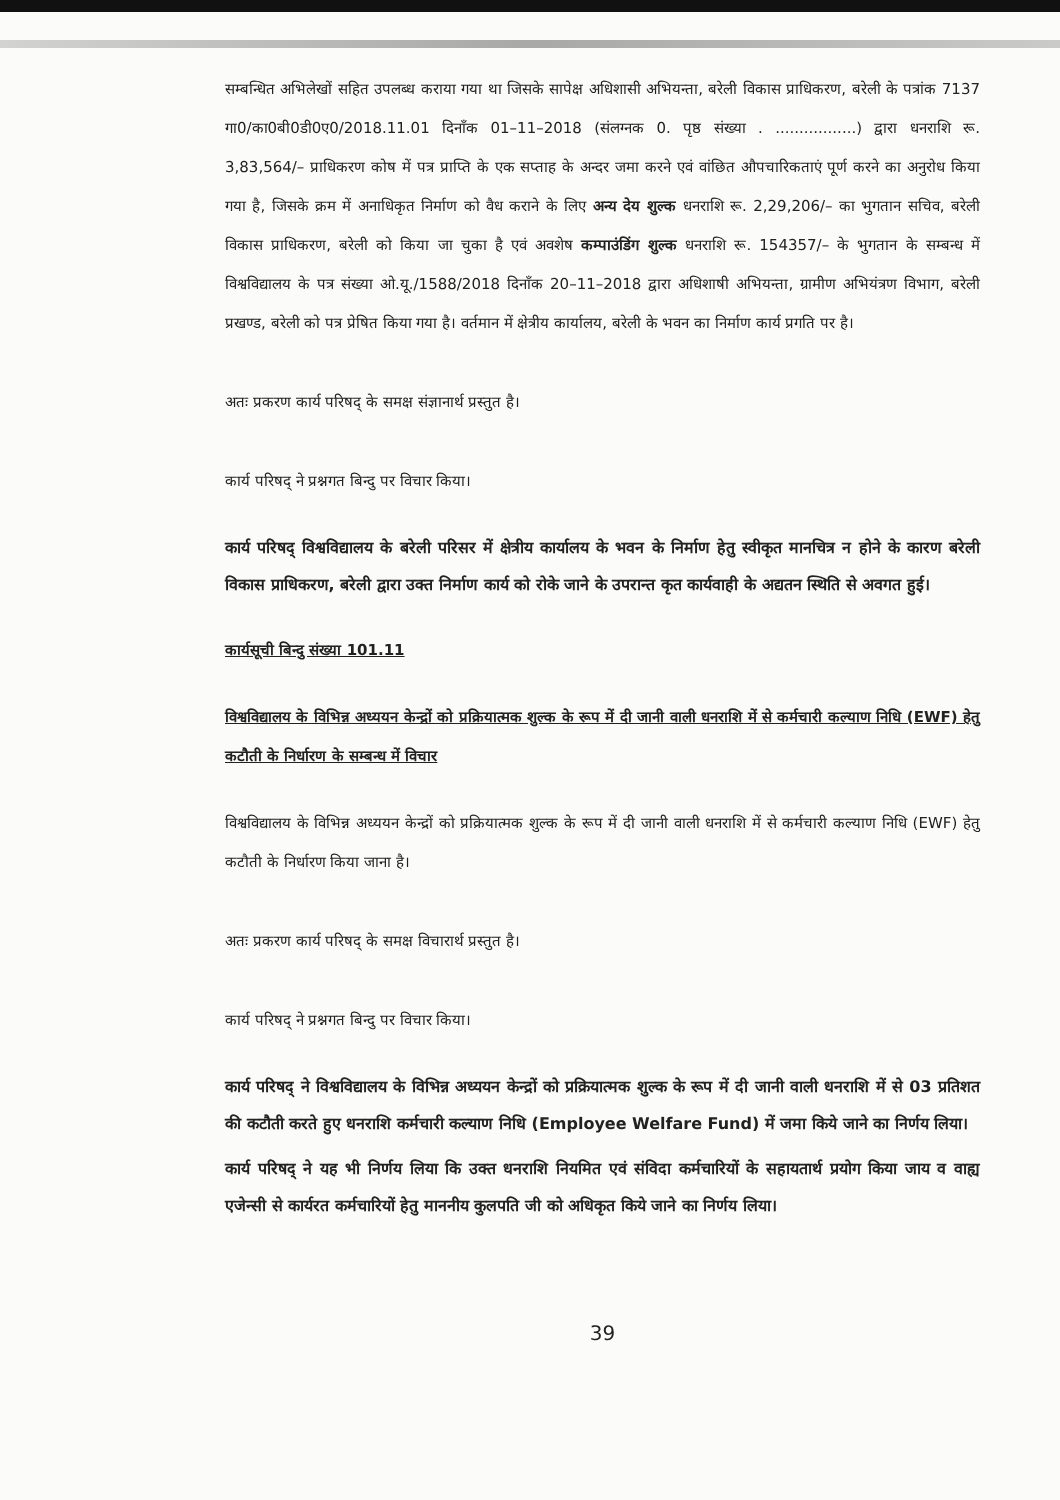सम्बन्धित अभिलेखों सहित उपलब्ध कराया गया था जिसके सापेक्ष अधिशासी अभियन्ता, बरेली विकास प्राधिकरण, बरेली के पत्रांक 7137 गा0/का0बी0डी0ए0/2018.11.01 दिनाँक 01–11–2018 (संलग्नक 0. पृष्ठ संख्या . .................) द्वारा धनराशि रू. 3,83,564/– प्राधिकरण कोष में पत्र प्राप्ति के एक सप्ताह के अन्दर जमा करने एवं वांछित औपचारिकताएं पूर्ण करने का अनुरोध किया गया है, जिसके क्रम में अनाधिकृत निर्माण को वैध कराने के लिए अन्य देय शुल्क धनराशि रू. 2,29,206/– का भुगतान सचिव, बरेली विकास प्राधिकरण, बरेली को किया जा चुका है एवं अवशेष कम्पाउंडिंग शुल्क धनराशि रू. 154357/– के भुगतान के सम्बन्ध में विश्वविद्यालय के पत्र संख्या ओ.यू./1588/2018 दिनाँक 20–11–2018 द्वारा अधिशाषी अभियन्ता, ग्रामीण अभियंत्रण विभाग, बरेली प्रखण्ड, बरेली को पत्र प्रेषित किया गया है। वर्तमान में क्षेत्रीय कार्यालय, बरेली के भवन का निर्माण कार्य प्रगति पर है।
अतः प्रकरण कार्य परिषद् के समक्ष संज्ञानार्थ प्रस्तुत है।
कार्य परिषद् ने प्रश्नगत बिन्दु पर विचार किया।
कार्य परिषद् विश्वविद्यालय के बरेली परिसर में क्षेत्रीय कार्यालय के भवन के निर्माण हेतु स्वीकृत मानचित्र न होने के कारण बरेली विकास प्राधिकरण, बरेली द्वारा उक्त निर्माण कार्य को रोके जाने के उपरान्त कृत कार्यवाही के अद्यतन स्थिति से अवगत हुई।
कार्यसूची बिन्दु संख्या 101.11
विश्वविद्यालय के विभिन्न अध्ययन केन्द्रों को प्रक्रियात्मक शुल्क के रूप में दी जानी वाली धनराशि में से कर्मचारी कल्याण निधि (EWF) हेतु कटौती के निर्धारण के सम्बन्ध में विचार
विश्वविद्यालय के विभिन्न अध्ययन केन्द्रों को प्रक्रियात्मक शुल्क के रूप में दी जानी वाली धनराशि में से कर्मचारी कल्याण निधि (EWF) हेतु कटौती के निर्धारण किया जाना है।
अतः प्रकरण कार्य परिषद् के समक्ष विचारार्थ प्रस्तुत है।
कार्य परिषद् ने प्रश्नगत बिन्दु पर विचार किया।
कार्य परिषद् ने विश्वविद्यालय के विभिन्न अध्ययन केन्द्रों को प्रक्रियात्मक शुल्क के रूप में दी जानी वाली धनराशि में से 03 प्रतिशत की कटौती करते हुए धनराशि कर्मचारी कल्याण निधि (Employee Welfare Fund) में जमा किये जाने का निर्णय लिया।
कार्य परिषद् ने यह भी निर्णय लिया कि उक्त धनराशि नियमित एवं संविदा कर्मचारियों के सहायतार्थ प्रयोग किया जाय व वाह्य एजेन्सी से कार्यरत कर्मचारियों हेतु माननीय कुलपति जी को अधिकृत किये जाने का निर्णय लिया।
39